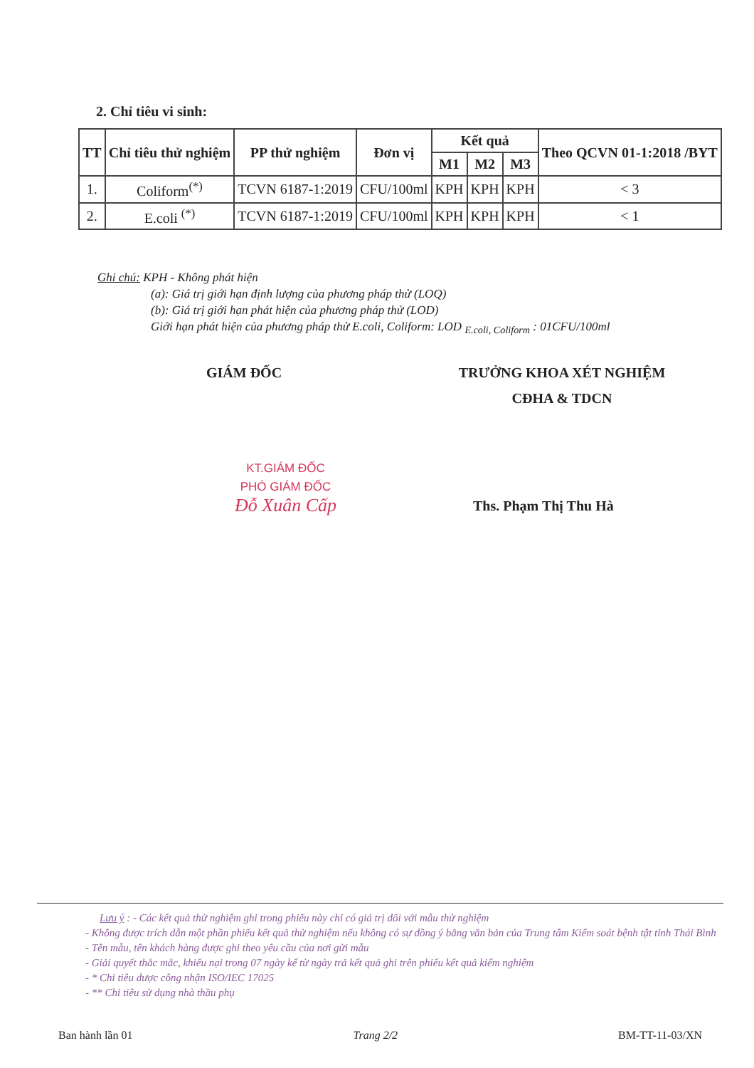2. Chỉ tiêu vi sinh:
| TT | Chỉ tiêu thử nghiệm | PP thử nghiệm | Đơn vị | Kết quả | | | Theo QCVN 01-1:2018 /BYT |
| --- | --- | --- | --- | --- | --- | --- | --- |
| | | | | M1 | M2 | M3 | |
| 1. | Coliform<sup>(*)</sup> | TCVN 6187-1:2019 | CFU/100ml | KPH | KPH | KPH | < 3 |
| 2. | E.coli <sup>(*)</sup> | TCVN 6187-1:2019 | CFU/100ml | KPH | KPH | KPH | < 1 |
Ghi chú: KPH - Không phát hiện
(a): Giá trị giới hạn định lượng của phương pháp thử (LOQ)
(b): Giá trị giới hạn phát hiện của phương pháp thử (LOD)
Giới hạn phát hiện của phương pháp thử E.coli, Coliform: LOD <sub>E.coli, Coliform</sub> : 01CFU/100ml
GIÁM ĐỐC
TRƯỞNG KHOA XÉT NGHIỆM
CĐHA & TDCN
KT.GIÁM ĐỐC
PHÓ GIÁM ĐỐC
Đỗ Xuân Cấp
Ths. Phạm Thị Thu Hà
Lưu ý : - Các kết quả thử nghiệm ghi trong phiếu này chỉ có giá trị đối với mẫu thử nghiệm
- Không được trích dẫn một phần phiếu kết quả thử nghiệm nếu không có sự đồng ý bằng văn bản của Trung tâm Kiểm soát bệnh tật tỉnh Thái Bình
- Tên mẫu, tên khách hàng được ghi theo yêu cầu của nơi gửi mẫu
- Giải quyết thắc mắc, khiếu nại trong 07 ngày kể từ ngày trả kết quả ghi trên phiếu kết quả kiểm nghiệm
- * Chỉ tiêu được công nhận ISO/IEC 17025
- ** Chỉ tiêu sử dụng nhà thầu phụ
Ban hành lần 01 Trang 2/2 BM-TT-11-03/XN